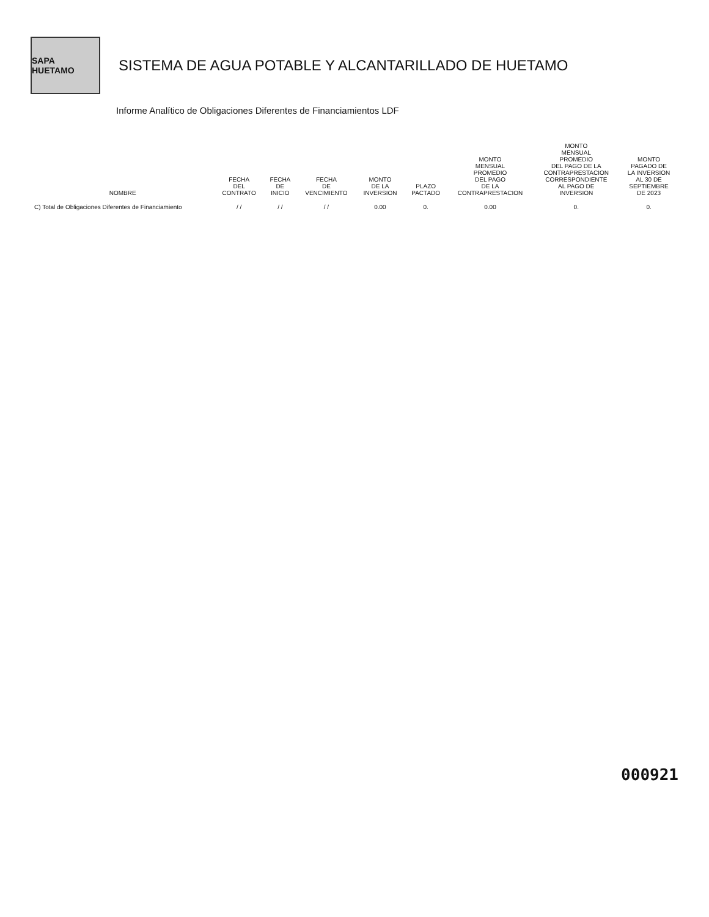SAPA HUETAMO
SISTEMA DE AGUA POTABLE Y ALCANTARILLADO DE HUETAMO
Informe Analítico de Obligaciones Diferentes de Financiamientos LDF
| NOMBRE | FECHA DEL CONTRATO | FECHA DE INICIO | FECHA DE VENCIMIENTO | MONTO DE LA INVERSION | PLAZO PACTADO | MONTO MENSUAL PROMEDIO DEL PAGO DE LA CONTRAPRESTACION | MONTO MENSUAL PROMEDIO DEL PAGO DE LA CONTRAPRESTACION CORRESPONDIENTE AL PAGO DE INVERSION | MONTO PAGADO DE LA INVERSION AL 30 DE SEPTIEMBRE DE 2023 |
| --- | --- | --- | --- | --- | --- | --- | --- | --- |
| C) Total de Obligaciones Diferentes de Financiamiento | / / | / / | / / | 0.00 | 0. | 0.00 | 0. | 0. |
000921